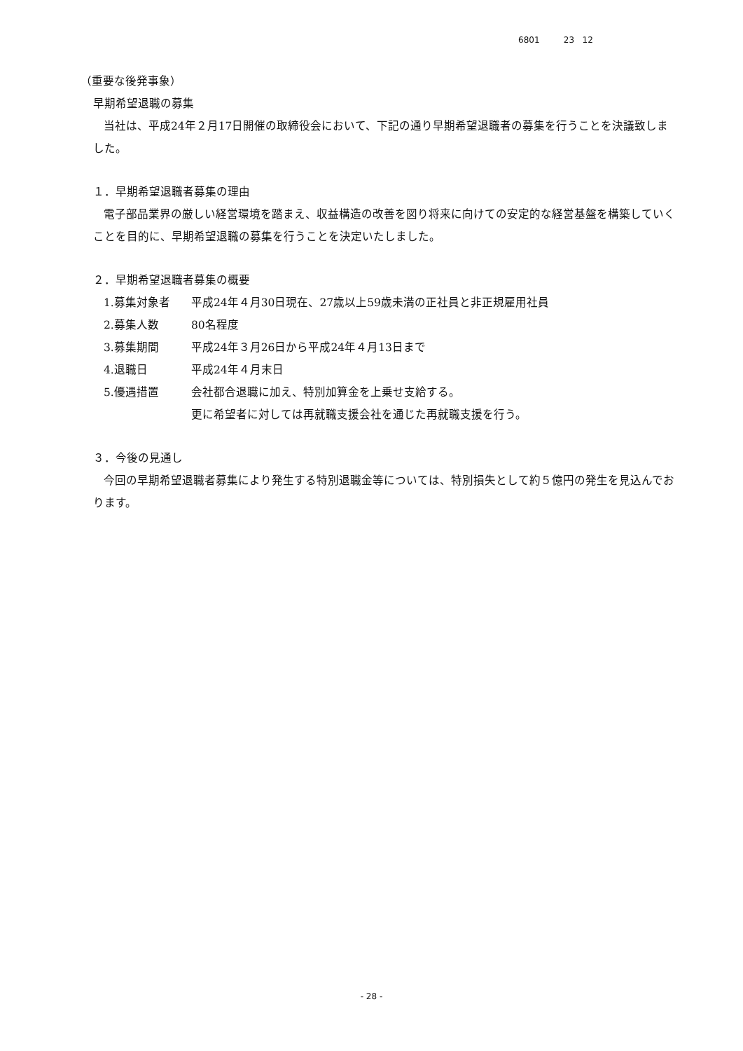6801 23 12
（重要な後発事象）
早期希望退職の募集
当社は、平成24年２月17日開催の取締役会において、下記の通り早期希望退職者の募集を行うことを決議致しました。
１．早期希望退職者募集の理由
電子部品業界の厳しい経営環境を踏まえ、収益構造の改善を図り将来に向けての安定的な経営基盤を構築していくことを目的に、早期希望退職の募集を行うことを決定いたしました。
２．早期希望退職者募集の概要
| 1.募集対象者 | 平成24年４月30日現在、27歳以上59歳未満の正社員と非正規雇用社員 |
| 2.募集人数 | 80名程度 |
| 3.募集期間 | 平成24年３月26日から平成24年４月13日まで |
| 4.退職日 | 平成24年４月末日 |
| 5.優遇措置 | 会社都合退職に加え、特別加算金を上乗せ支給する。 更に希望者に対しては再就職支援会社を通じた再就職支援を行う。 |
３．今後の見通し
今回の早期希望退職者募集により発生する特別退職金等については、特別損失として約５億円の発生を見込んでおります。
- 28 -